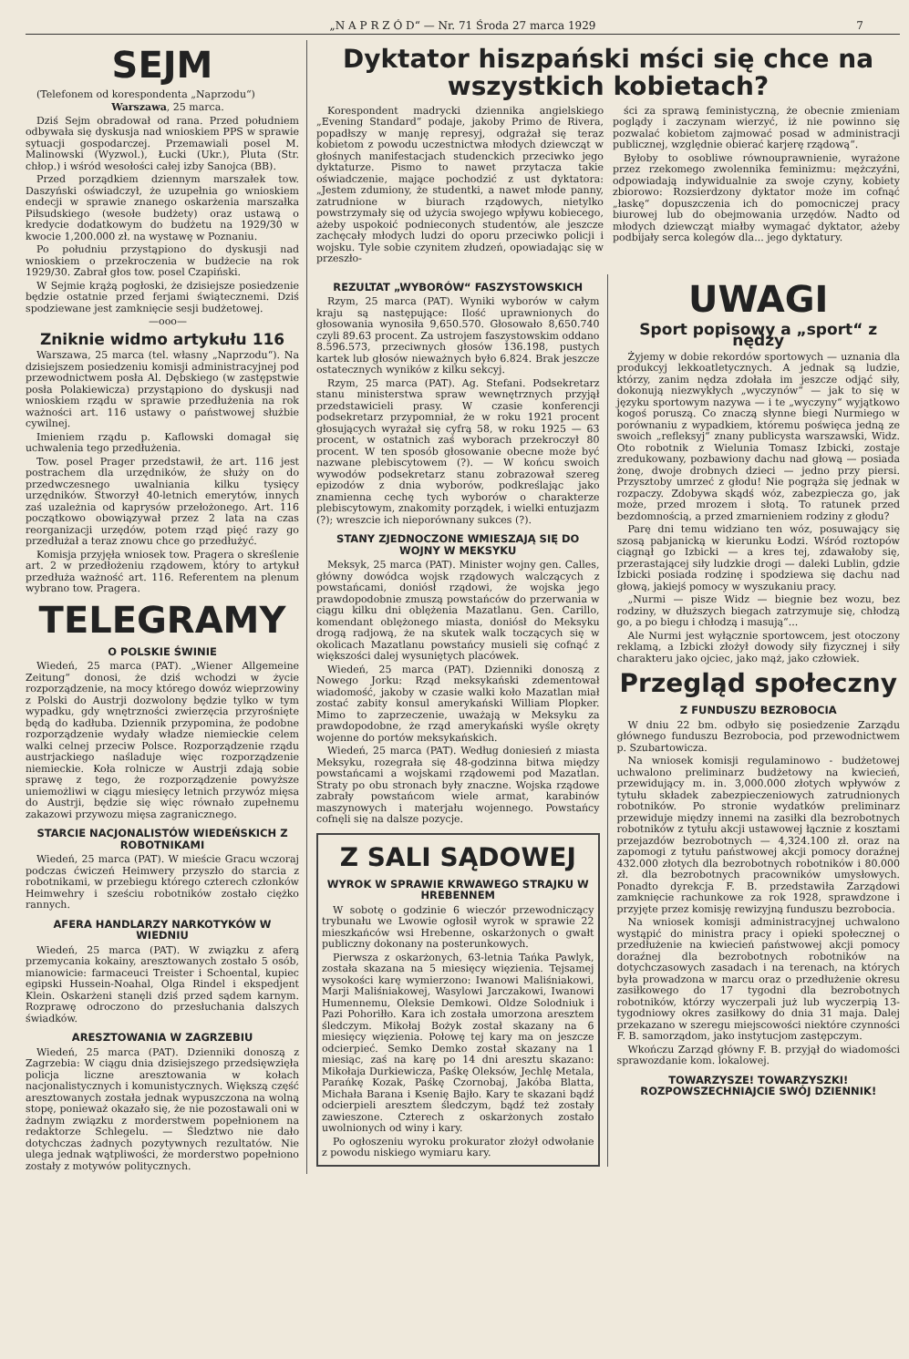„N A P R Z Ó D“ — Nr. 71 Środa 27 marca 1929 7
SEJM
(Telefonem od korespondenta „Naprzodu“)
Warszawa, 25 marca.
Dziś Sejm obradował od rana. Przed południem odbywała się dyskusja nad wnioskiem PPS w sprawie sytuacji gospodarczej. Przemawiali posel M. Malinowski (Wyzwol.), Łucki (Ukr.), Pluta (Str. chłop.) i wśród wesołości całej izby Sanojca (BB).
Przed porządkiem dziennym marszałek tow. Daszyński oświadczył, że uzupełnia go wnioskiem endecji w sprawie znanego oskarżenia marszałka Piłsudskiego (wesołe budżety) oraz ustawą o kredycie dodatkowym do budżetu na 1929/30 w kwocie 1,200.000 zł. na wystawę w Poznaniu.
Po południu przystąpiono do dyskusji nad wnioskiem o przekroczenia w budżecie na rok 1929/30. Zabrał głos tow. posel Czapiński.
W Sejmie krążą pogłoski, że dzisiejsze posiedzenie będzie ostatnie przed ferjami świątecznemi. Dziś spodziewane jest zamknięcie sesji budżetowej.
—ooo—
Zniknie widmo artykułu 116
Warszawa, 25 marca (tel. własny „Naprzodu“). Na dzisiejszem posiedzeniu komisji administracyjnej pod przewodnictwem posła Al. Dębskiego (w zastępstwie posła Polakiewicza) przystąpiono do dyskusji nad wnioskiem rządu w sprawie przedłużenia na rok ważności art. 116 ustawy o państwowej służbie cywilnej.
Imieniem rządu p. Kaflowski domagał się uchwalenia tego przedłużenia.
Tow. posel Prager przedstawił, że art. 116 jest postrachem dla urzędników, że służy on do przedwczesnego uwalniania kilku tysięcy urzędników. Stworzył 40-letnich emerytów, innych zaś uzależnia od kaprysów przełożonego. Art. 116 początkowo obowiązywał przez 2 lata na czas reorganizacji urzędów, potem rząd pięć razy go przedłużał a teraz znowu chce go przedłużyć.
Komisja przyjęła wniosek tow. Pragera o skreślenie art. 2 w przedłożeniu rządowem, który to artykuł przedłuża ważność art. 116. Referentem na plenum wybrano tow. Pragera.
TELEGRAMY
O POLSKIE ŚWINIE
Wiedeń, 25 marca (PAT). „Wiener Allgemeine Zeitung“ donosi, że dziś wchodzi w życie rozporządzenie, na mocy którego dowóz wieprzowiny z Polski do Austrji dozwolony będzie tylko w tym wypadku, gdy wnętrzności zwierzęcia przyrośnięte będą do kadłuba. Dziennik przypomina, że podobne rozporządzenie wydały władze niemieckie celem walki celnej przeciw Polsce. Rozporządzenie rządu austrjackiego naśladuje więc rozporządzenie niemieckie. Koła rolnicze w Austrji zdają sobie sprawę z tego, że rozporządzenie powyższe uniemożliwi w ciągu miesięcy letnich przywóz mięsa do Austrji, będzie się więc równało zupełnemu zakazowi przywozu mięsa zagranicznego.
STARCIE NACJONALISTÓW WIEDEŃSKICH Z ROBOTNIKAMI
Wiedeń, 25 marca (PAT). W mieście Gracu wczoraj podczas ćwiczeń Heimwery przyszło do starcia z robotnikami, w przebiegu którego czterech członków Heimwehry i sześciu robotników zostało ciężko rannych.
AFERA HANDLARZY NARKOTYKÓW W WIEDNIU
Wiedeń, 25 marca (PAT). W związku z aferą przemycania kokainy, aresztowanych zostało 5 osób, mianowicie: farmaceuci Treister i Schoental, kupiec egipski Hussein-Noahal, Olga Rindel i ekspedjent Klein. Oskarżeni stanęli dziś przed sądem karnym. Rozprawę odroczono do przesłuchania dalszych świadków.
ARESZTOWANIA W ZAGRZEBIU
Wiedeń, 25 marca (PAT). Dzienniki donoszą z Zagrzebia: W ciągu dnia dzisiejszego przedsięwzięła policja liczne aresztowania w kołach nacjonalistycznych i komunistycznych. Większą część aresztowanych została jednak wypuszczona na wolną stopę, ponieważ okazało się, że nie pozostawali oni w żadnym związku z morderstwem popełnionem na redaktorze Schlegelu. — Śledztwo nie dało dotychczas żadnych pozytywnych rezultatów. Nie ulega jednak wątpliwości, że morderstwo popełniono zostały z motywów politycznych.
Dyktator hiszpański mści się chce na wszystkich kobietach?
Korespondent madrycki dziennika angielskiego „Evening Standard“ podaje, jakoby Primo de Rivera, popadłszy w manję represyj, odgrażał się teraz kobietom z powodu uczestnictwa młodych dziewcząt w głośnych manifestacjach studenckich przeciwko jego dyktaturze. Pismo to nawet przytacza takie oświadczenie, mające pochodzić z ust dyktatora: „Jestem zdumiony, że studentki, a nawet młode panny, zatrudnione w biurach rządowych, nietylko powstrzymały się od użycia swojego wpływu kobiecego, ażeby uspokoić podnieconych studentów, ale jeszcze zachęcały młodych ludzi do oporu przeciwko policji i wojsku. Tyle sobie czynitem złudzeń, opowiadając się w przeszło-
ści za sprawą feministyczną, że obecnie zmieniam poglądy i zaczynam wierzyć, iż nie powinno się pozwalać kobietom zajmować posad w administracji publicznej, względnie obierać karjerę rządową“.
Byłoby to osobliwe równouprawnienie, wyrażone przez rzekomego zwolennika feminizmu: mężczyźni, odpowiadają indywidualnie za swoje czyny, kobiety zbiorowo: Rozsierdzony dyktator może im cofnąć „łaskę“ dopuszczenia ich do pomocniczej pracy biurowej lub do obejmowania urzędów. Nadto od młodych dziewcząt miałby wymagać dyktator, ażeby podbijały serca kolegów dla... jego dyktatury.
REZULTAT „WYBORÓW“ FASZYSTOWSKICH
Rzym, 25 marca (PAT). Wyniki wyborów w całym kraju są następujące: Ilość uprawnionych do głosowania wynosiła 9,650.570. Głosowało 8,650.740 czyli 89.63 procent. Za ustrojem faszystowskim oddano 8.596.573, przeciwnych głosów 136.198, pustych kartek lub głosów nieważnych było 6.824. Brak jeszcze ostatecznych wyników z kilku sekcyj.
Rzym, 25 marca (PAT). Ag. Stefani. Podsekretarz stanu ministerstwa spraw wewnętrznych przyjął przedstawicieli prasy. W czasie konferencji podsekretarz przypomniał, że w roku 1921 procent głosujących wyrażał się cyfrą 58, w roku 1925 — 63 procent, w ostatnich zaś wyborach przekroczył 80 procent. W ten sposób głosowanie obecne może być nazwane plebiscytowem (?). — W końcu swoich wywodów podsekretarz stanu zobrazował szereg epizodów z dnia wyborów, podkreślając jako znamienna cechę tych wyborów o charakterze plebiscytowym, znakomity porządek, i wielki entuzjazm (?); wreszcie ich nieporównany sukces (?).
STANY ZJEDNOCZONE WMIESZAJĄ SIĘ DO WOJNY W MEKSYKU
Meksyk, 25 marca (PAT). Minister wojny gen. Calles, główny dowódca wojsk rządowych walczących z powstańcami, doniósł rządowi, że wojska jego prawdopodobnie zmuszą powstańców do przerwania w ciągu kilku dni oblężenia Mazatlanu. Gen. Carillo, komendant oblężonego miasta, doniósł do Meksyku drogą radjową, że na skutek walk toczących się w okolicach Mazatlanu powstańcy musieli się cofnąć z większości dalej wysuniętych placówek.
Wiedeń, 25 marca (PAT). Dzienniki donoszą z Nowego Jorku: Rząd meksykański zdementował wiadomość, jakoby w czasie walki koło Mazatlan miał zostać zabity konsul amerykański William Plopker. Mimo to zaprzeczenie, uważają w Meksyku za prawdopodobne, że rząd amerykański wyśle okręty wojenne do portów meksykańskich.
Wiedeń, 25 marca (PAT). Według doniesień z miasta Meksyku, rozegrała się 48-godzinna bitwa między powstańcami a wojskami rządowemi pod Mazatlan. Straty po obu stronach były znaczne. Wojska rządowe zabrały powstańcom wiele armat, karabinów maszynowych i materjału wojennego. Powstańcy cofnęli się na dalsze pozycje.
Z SALI SĄDOWEJ
WYROK W SPRAWIE KRWAWEGO STRAJKU W HREBENNEM
W sobotę o godzinie 6 wieczór przewodniczący trybunału we Lwowie ogłosił wyrok w sprawie 22 mieszkańców wsi Hrebenne, oskarżonych o gwałt publiczny dokonany na posterunkowych.
Pierwsza z oskarżonych, 63-letnia Tańka Pawlyk, została skazana na 5 miesięcy więzienia. Tejsamej wysokości karę wymierzono: Iwanowi Maliśniakowi, Marji Maliśniakowej, Wasylowi Jarczakowi, Iwanowi Humennemu, Oleksie Demkowi. Oldze Solodniuk i Pazi Pohoriłło. Kara ich została umorzona aresztem śledczym. Mikołaj Bożyk został skazany na 6 miesięcy więzienia. Połowę tej kary ma on jeszcze odcierpieć. Semko Demko został skazany na 1 miesiąc, zaś na karę po 14 dni aresztu skazano: Mikołaja Durkiewicza, Paśkę Oleksów, Jechlę Metala, Parańkę Kozak, Paśkę Czornobaj, Jakóba Blatta, Michała Barana i Ksenię Bajło. Kary te skazani bądź odcierpieli aresztem śledczym, bądź też zostały zawieszone. Czterech z oskarżonych zostało uwolnionych od winy i kary.
Po ogłoszeniu wyroku prokurator złożył odwołanie z powodu niskiego wymiaru kary.
UWAGI
Sport popisowy a „sport“ z nędzy
Żyjemy w dobie rekordów sportowych — uznania dla produkcyj lekkoatletycznych. A jednak są ludzie, którzy, zanim nędza zdołała im jeszcze odjąć siły, dokonują niezwykłych „wyczynów“ — jak to się w języku sportowym nazywa — i te „wyczyny“ wyjątkowo kogoś poruszą. Co znaczą słynne biegi Nurmiego w porównaniu z wypadkiem, któremu poświęca jedną ze swoich „reflek­syj“ znany publicysta warszawski, Widz. Oto robotnik z Wielunia Tomasz Izbicki, zostaje zredukowany, pozbawiony dachu nad głową — posiada żonę, dwoje drobnych dzieci — jedno przy piersi. Przysztoby umrzeć z głodu! Nie pogrąża się jednak w rozpaczy. Zdobywa skądś wóz, zabezpiecza go, jak może, przed mrozem i słotą. To ratunek przed bezdomnością, a przed zmarnieniem rodziny z głodu?
Parę dni temu widziano ten wóz, posuwający się szosą pabjanicką w kierunku Łodzi. Wśród roztopów ciągnął go Izbicki — a kres tej, zdawałoby się, przerastającej siły ludzkie drogi — daleki Lublin, gdzie Izbicki posiada rodzinę i spodziewa się dachu nad głową, jakiejś pomocy w wyszukaniu pracy.
„Nurmi — pisze Widz — biegnie bez wozu, bez rodziny, w dłuższych biegach zatrzymuje się, chłodzą go, a po biegu i chłodzą i masują“...
Ale Nurmi jest wyłącznie sportowcem, jest otoczony reklamą, a Izbicki złożył dowody siły fizycznej i siły charakteru jako ojciec, jako mąż, jako człowiek.
Przegląd społeczny
Z FUNDUSZU BEZROBOCIA
W dniu 22 bm. odbyło się posiedzenie Zarządu głównego funduszu Bezrobocia, pod przewodnictwem p. Szubartowicza.
Na wniosek komisji regulaminowo - budżetowej uchwalono preliminarz budżetowy na kwiecień, przewidujący m. in. 3,000.000 złotych wpływów z tytułu składek zabezpieczeniowych zatrudnionych robotników. Po stronie wydatków preliminarz przewiduje między innemi na zasiłki dla bezrobotnych robotników z tytułu akcji ustawowej łącznie z kosztami przejazdów bezrobotnych — 4,324.100 zł. oraz na zapomogi z tytułu państwowej akcji pomocy doraźnej 432.000 złotych dla bezrobotnych robotników i 80.000 zł. dla bezrobotnych pracowników umysłowych. Ponadto dyrekcja F. B. przedstawiła Zarządowi zamknięcie rachunkowe za rok 1928, sprawdzone i przyjęte przez komisję rewizyjną funduszu bezrobocia.
Na wniosek komisji administracyjnej uchwalono wystąpić do ministra pracy i opieki społecznej o przedłużenie na kwiecień państwowej akcji pomocy doraźnej dla bezrobotnych robotników na dotychczasowych zasadach i na terenach, na których była prowadzona w marcu oraz o przedłużenie okresu zasiłkowego do 17 tygodni dla bezrobotnych robotników, którzy wyczerpali już lub wyczerpią 13-tygodniowy okres zasiłkowy do dnia 31 maja. Dalej przekazano w szeregu miejscowości niektóre czynności F. B. samorządom, jako instytucjom zastępczym.
Wkończu Zarząd główny F. B. przyjął do wiadomości sprawozdanie kom. lokalowej.
TOWARZYSZE! TOWARZYSZKI!
ROZPOWSZECHNIAJCIE SWÓJ DZIENNIK!